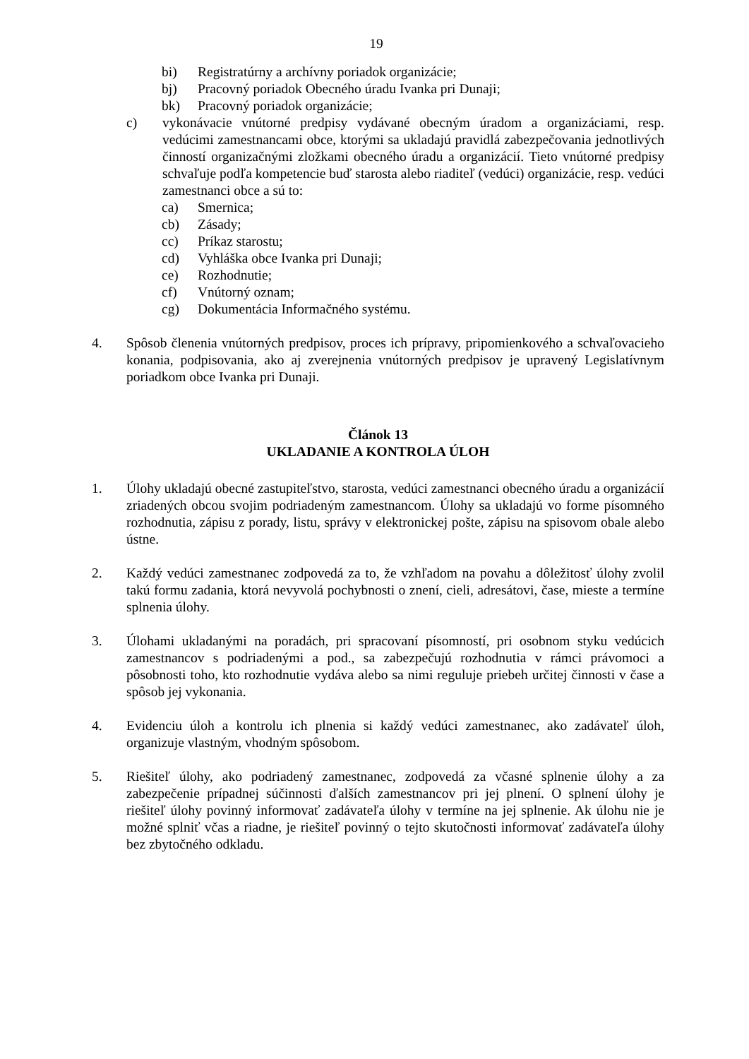19
bi) Registratúrny a archívny poriadok organizácie;
bj) Pracovný poriadok Obecného úradu Ivanka pri Dunaji;
bk) Pracovný poriadok organizácie;
c) vykonávacie vnútorné predpisy vydávané obecným úradom a organizáciami, resp. vedúcimi zamestnancami obce, ktorými sa ukladajú pravidlá zabezpečovania jednotlivých činností organizačnými zložkami obecného úradu a organizácií. Tieto vnútorné predpisy schvaľuje podľa kompetencie buď starosta alebo riaditeľ (vedúci) organizácie, resp. vedúci zamestnanci obce a sú to:
ca) Smernica;
cb) Zásady;
cc) Príkaz starostu;
cd) Vyhláška obce Ivanka pri Dunaji;
ce) Rozhodnutie;
cf) Vnútorný oznam;
cg) Dokumentácia Informačného systému.
4. Spôsob členenia vnútorných predpisov, proces ich prípravy, pripomienkového a schvaľovacieho konania, podpisovania, ako aj zverejnenia vnútorných predpisov je upravený Legislatívnym poriadkom obce Ivanka pri Dunaji.
Článok 13
UKLADANIE A KONTROLA ÚLOH
1. Úlohy ukladajú obecné zastupiteľstvo, starosta, vedúci zamestnanci obecného úradu a organizácií zriadených obcou svojim podriadeným zamestnancom. Úlohy sa ukladajú vo forme písomného rozhodnutia, zápisu z porady, listu, správy v elektronickej pošte, zápisu na spisovom obale alebo ústne.
2. Každý vedúci zamestnanec zodpovedá za to, že vzhľadom na povahu a dôležitosť úlohy zvolil takú formu zadania, ktorá nevyvolá pochybnosti o znení, cieli, adresátovi, čase, mieste a termíne splnenia úlohy.
3. Úlohami ukladanými na poradách, pri spracovaní písomností, pri osobnom styku vedúcich zamestnancov s podriadenými a pod., sa zabezpečujú rozhodnutia v rámci právomoci a pôsobnosti toho, kto rozhodnutie vydáva alebo sa nimi reguluje priebeh určitej činnosti v čase a spôsob jej vykonania.
4. Evidenciu úloh a kontrolu ich plnenia si každý vedúci zamestnanec, ako zadávateľ úloh, organizuje vlastným, vhodným spôsobom.
5. Riešiteľ úlohy, ako podriadený zamestnanec, zodpovedá za včasné splnenie úlohy a za zabezpečenie prípadnej súčinnosti ďalších zamestnancov pri jej plnení. O splnení úlohy je riešiteľ úlohy povinný informovať zadávateľa úlohy v termíne na jej splnenie. Ak úlohu nie je možné splniť včas a riadne, je riešiteľ povinný o tejto skutočnosti informovať zadávateľa úlohy bez zbytočného odkladu.